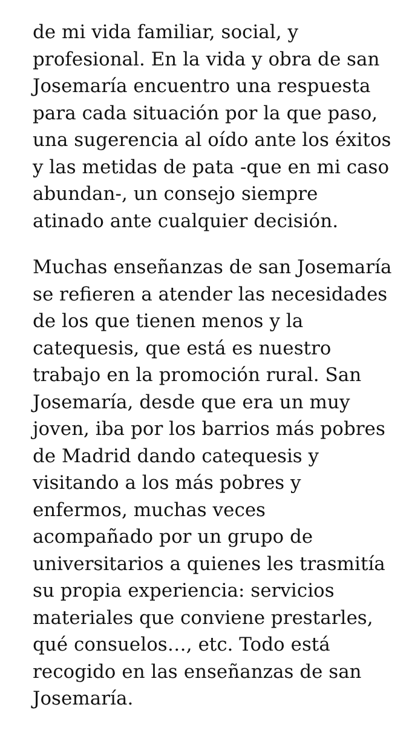de mi vida familiar, social, y
profesional. En la vida y obra de san
Josemaría encuentro una respuesta
para cada situación por la que paso,
una sugerencia al oído ante los éxitos
y las metidas de pata -que en mi caso
abundan-, un consejo siempre
atinado ante cualquier decisión.
Muchas enseñanzas de san Josemaría
se refieren a atender las necesidades
de los que tienen menos y la
catequesis, que está es nuestro
trabajo en la promoción rural. San
Josemaría, desde que era un muy
joven, iba por los barrios más pobres
de Madrid dando catequesis y
visitando a los más pobres y
enfermos, muchas veces
acompañado por un grupo de
universitarios a quienes les trasmitía
su propia experiencia: servicios
materiales que conviene prestarles,
qué consuelos…, etc. Todo está
recogido en las enseñanzas de san
Josemaría.